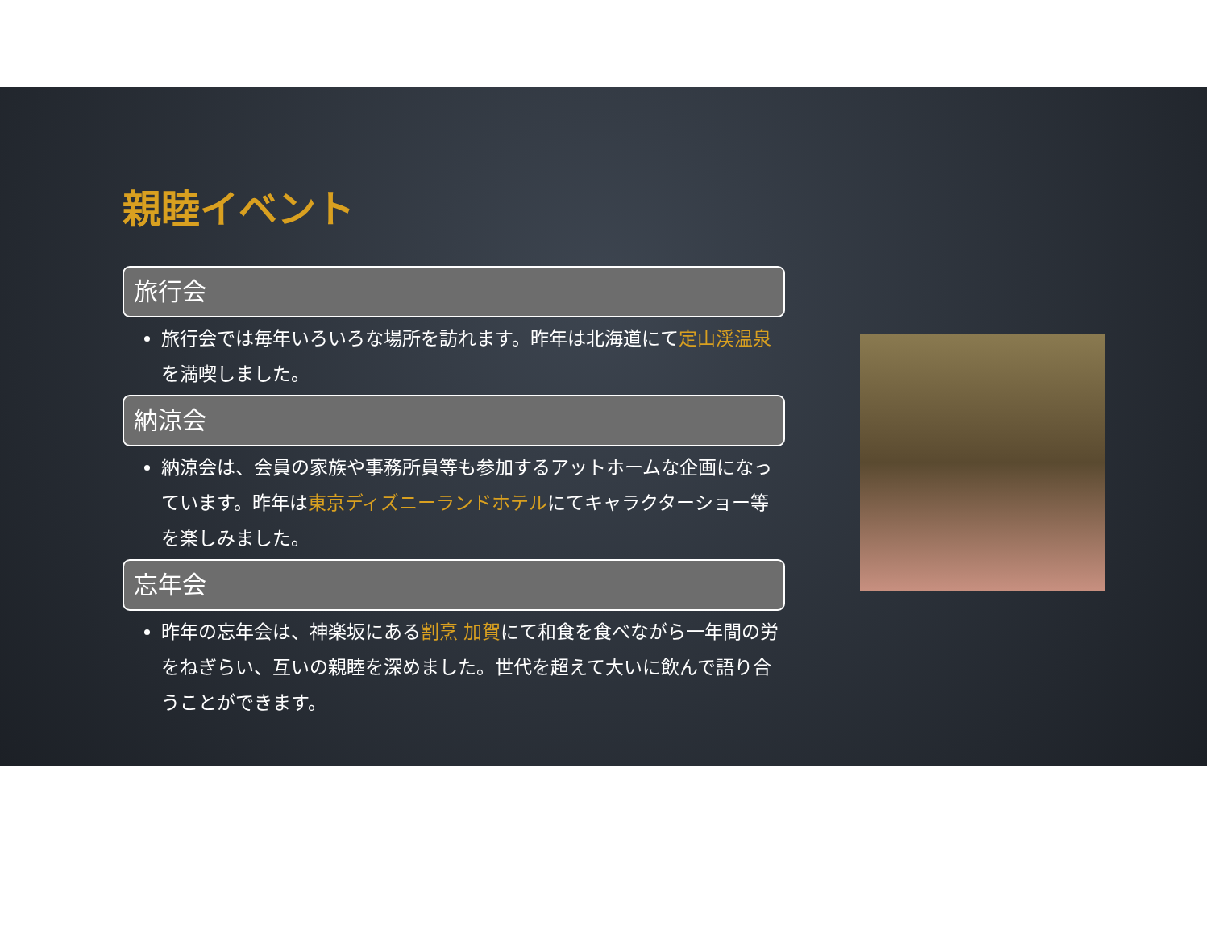親睦イベント
旅行会
旅行会では毎年いろいろな場所を訪れます。昨年は北海道にて定山渓温泉を満喫しました。
納涼会
納涼会は、会員の家族や事務所員等も参加するアットホームな企画になっています。昨年は東京ディズニーランドホテルにてキャラクターショー等を楽しみました。
忘年会
昨年の忘年会は、神楽坂にある割烹 加賀にて和食を食べながら一年間の労をねぎらい、互いの親睦を深めました。世代を超えて大いに飲んで語り合うことができます。